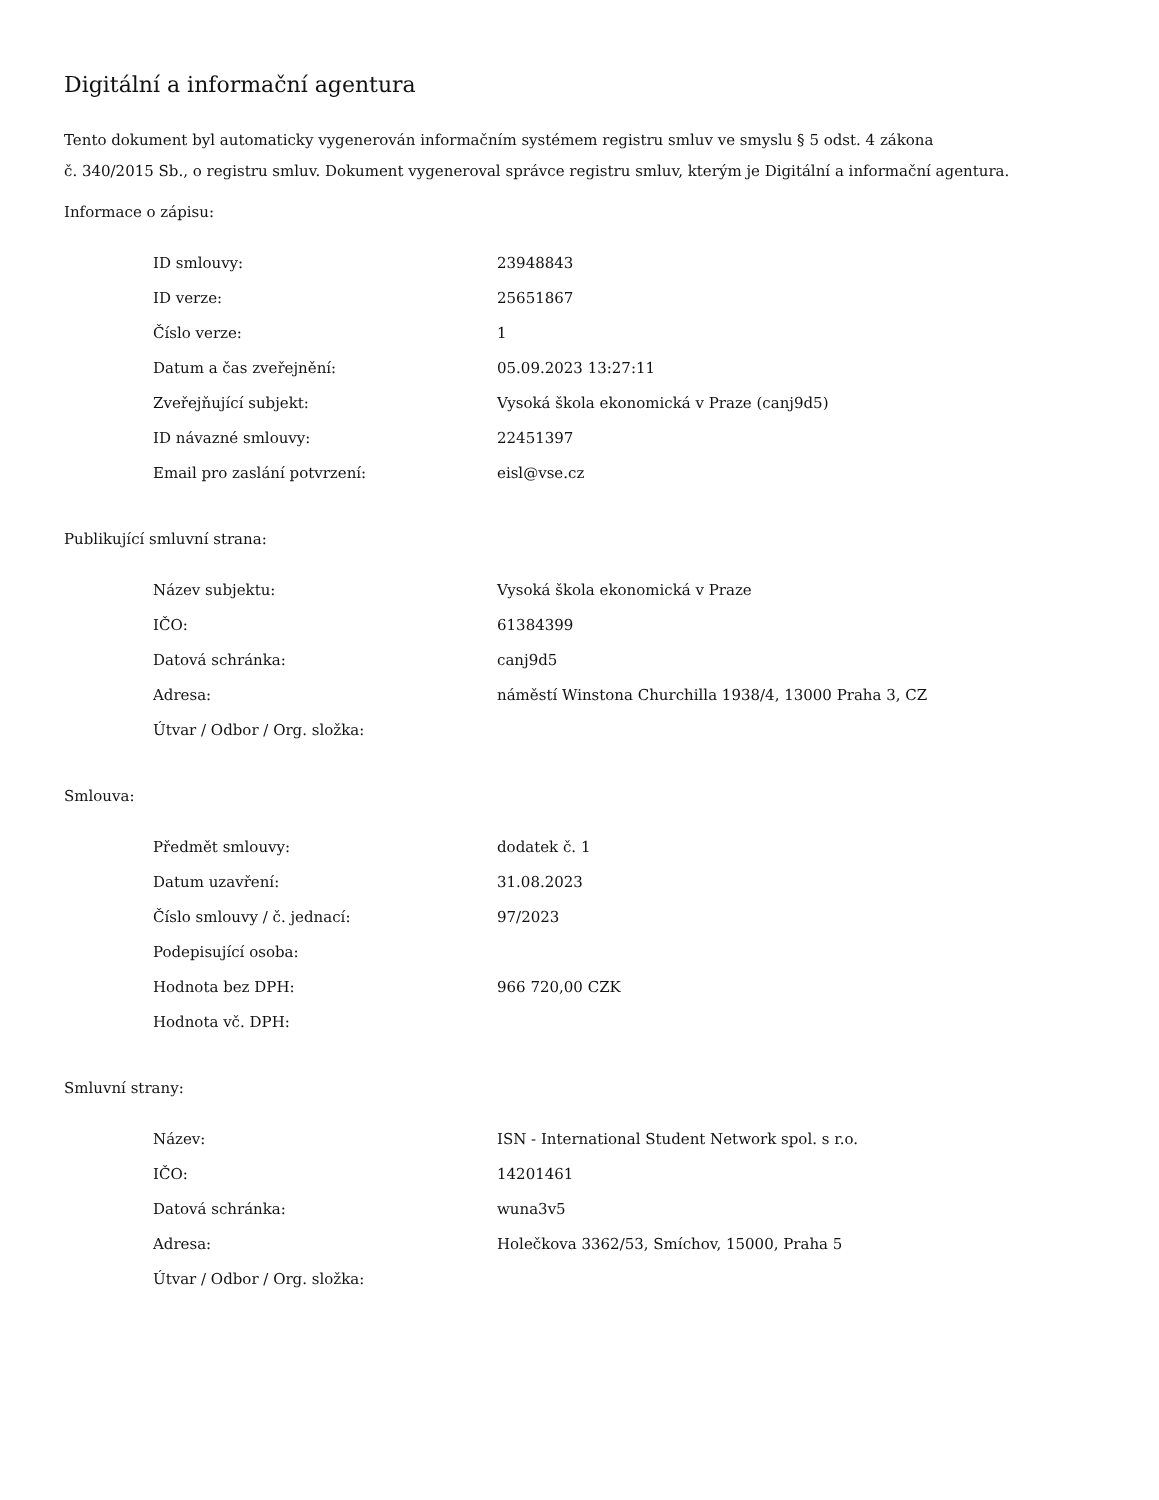Digitální a informační agentura
Tento dokument byl automaticky vygenerován informačním systémem registru smluv ve smyslu § 5 odst. 4 zákona
č. 340/2015 Sb., o registru smluv. Dokument vygeneroval správce registru smluv, kterým je Digitální a informační agentura.
Informace o zápisu:
| ID smlouvy: | 23948843 |
| ID verze: | 25651867 |
| Číslo verze: | 1 |
| Datum a čas zveřejnění: | 05.09.2023 13:27:11 |
| Zveřejňující subjekt: | Vysoká škola ekonomická v Praze (canj9d5) |
| ID návazné smlouvy: | 22451397 |
| Email pro zaslání potvrzení: | eisl@vse.cz |
Publikující smluvní strana:
| Název subjektu: | Vysoká škola ekonomická v Praze |
| IČO: | 61384399 |
| Datová schránka: | canj9d5 |
| Adresa: | náměstí Winstona Churchilla 1938/4, 13000 Praha 3, CZ |
| Útvar / Odbor / Org. složka: | |
Smlouva:
| Předmět smlouvy: | dodatek č. 1 |
| Datum uzavření: | 31.08.2023 |
| Číslo smlouvy / č. jednací: | 97/2023 |
| Podepisující osoba: | |
| Hodnota bez DPH: | 966 720,00 CZK |
| Hodnota vč. DPH: | |
Smluvní strany:
| Název: | ISN - International Student Network spol. s r.o. |
| IČO: | 14201461 |
| Datová schránka: | wuna3v5 |
| Adresa: | Holečkova 3362/53, Smíchov, 15000, Praha 5 |
| Útvar / Odbor / Org. složka: | |